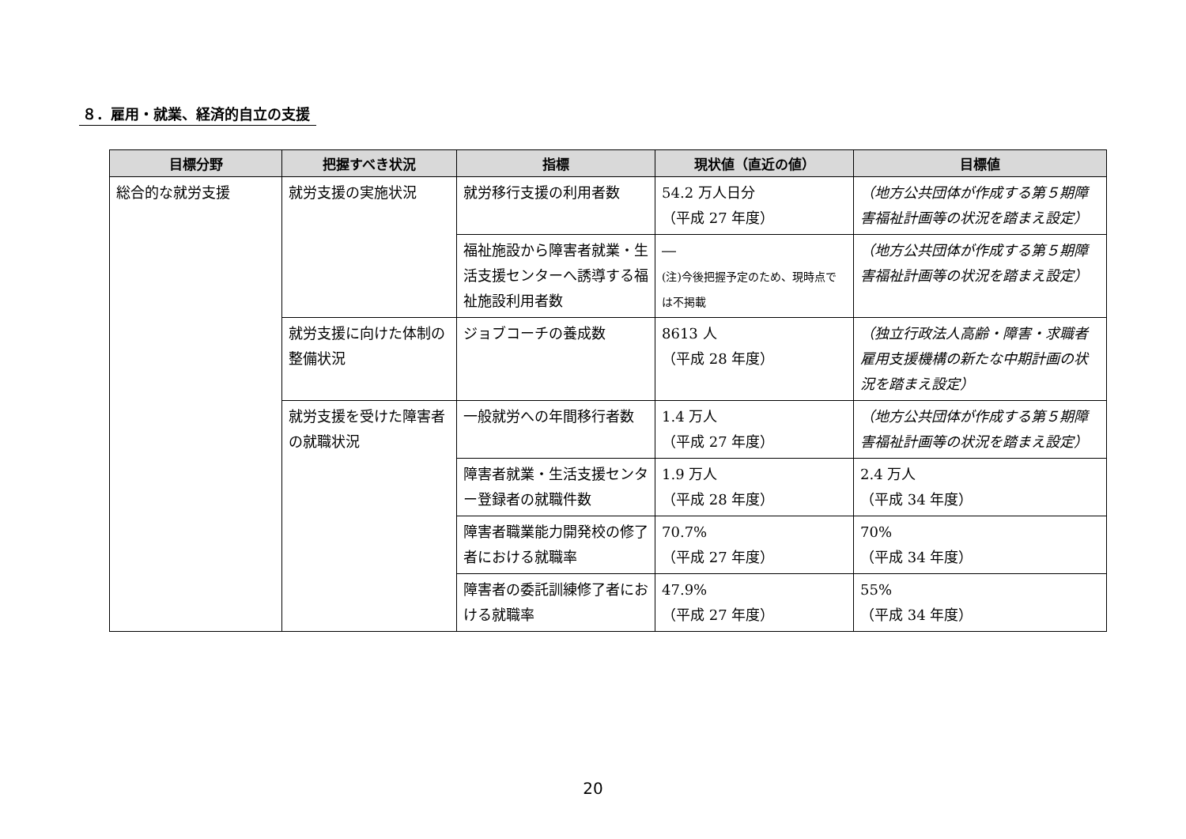８．雇用・就業、経済的自立の支援
| 目標分野 | 把握すべき状況 | 指標 | 現状値（直近の値） | 目標値 |
| --- | --- | --- | --- | --- |
| 総合的な就労支援 | 就労支援の実施状況 | 就労移行支援の利用者数 | 54.2 万人日分 （平成 27 年度） | （地方公共団体が作成する第５期障害福祉計画等の状況を踏まえ設定） |
| | | 福祉施設から障害者就業・生活支援センターへ誘導する福祉施設利用者数 | ― (注)今後把握予定のため、現時点では不掲載 | （地方公共団体が作成する第５期障害福祉計画等の状況を踏まえ設定） |
| | 就労支援に向けた体制の整備状況 | ジョブコーチの養成数 | 8613 人 （平成 28 年度） | （独立行政法人高齢・障害・求職者雇用支援機構の新たな中期計画の状況を踏まえ設定） |
| | 就労支援を受けた障害者の就職状況 | 一般就労への年間移行者数 | 1.4 万人 （平成 27 年度） | （地方公共団体が作成する第５期障害福祉計画等の状況を踏まえ設定） |
| | | 障害者就業・生活支援センター登録者の就職件数 | 1.9 万人 （平成 28 年度） | 2.4 万人 （平成 34 年度） |
| | | 障害者職業能力開発校の修了者における就職率 | 70.7% （平成 27 年度） | 70% （平成 34 年度） |
| | | 障害者の委託訓練修了者における就職率 | 47.9% （平成 27 年度） | 55% （平成 34 年度） |
20